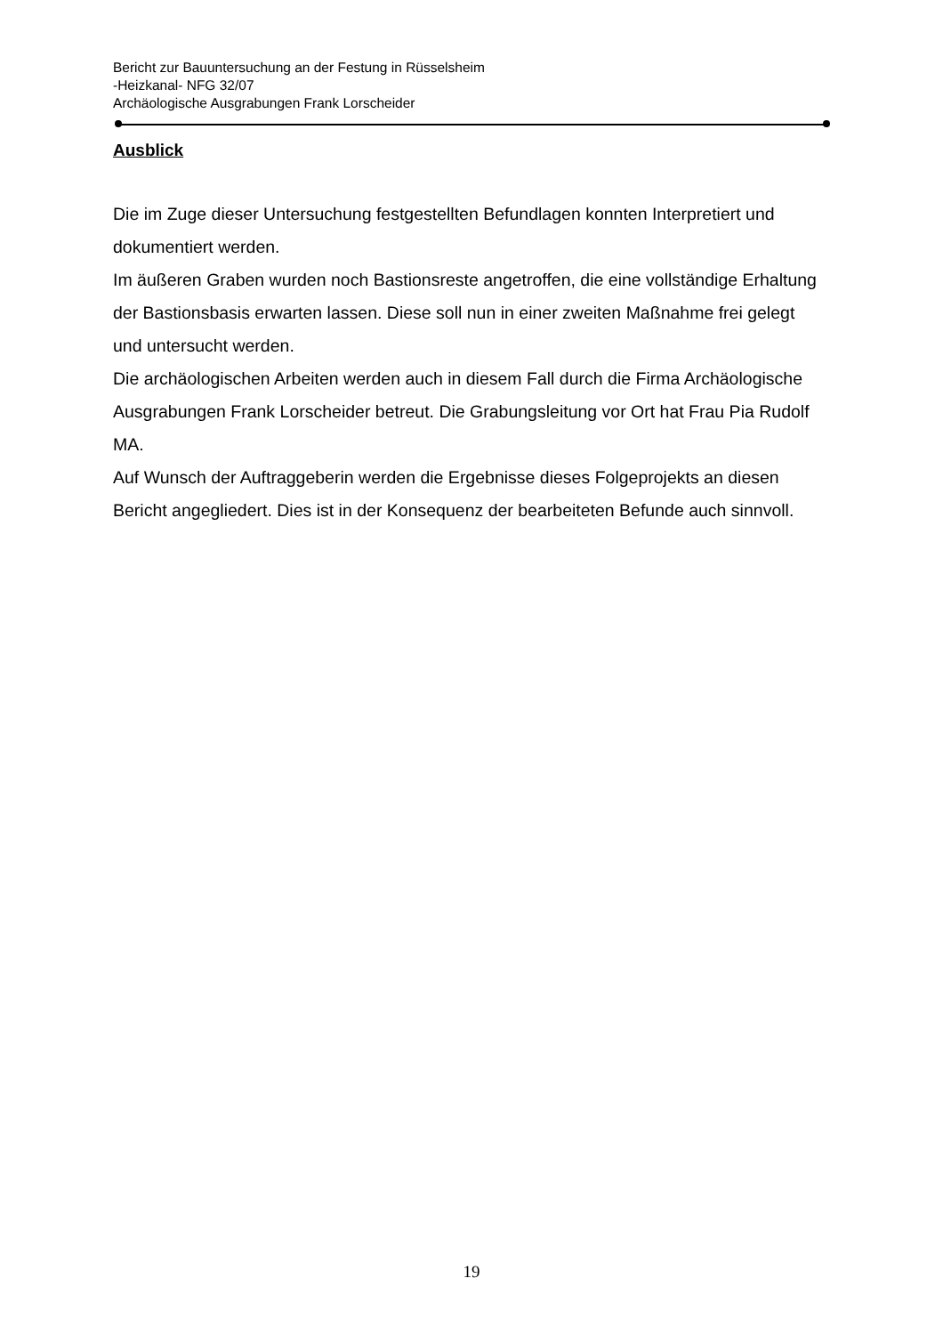Bericht zur Bauuntersuchung an der Festung in Rüsselsheim
-Heizkanal- NFG 32/07
Archäologische Ausgrabungen Frank Lorscheider
Ausblick
Die im Zuge dieser Untersuchung festgestellten Befundlagen konnten Interpretiert und dokumentiert werden.
Im äußeren Graben wurden noch Bastionsreste angetroffen, die eine vollständige Erhaltung der Bastionsbasis erwarten lassen. Diese soll nun in einer zweiten Maßnahme frei gelegt und untersucht werden.
Die archäologischen Arbeiten werden auch in diesem Fall durch die Firma Archäologische Ausgrabungen Frank Lorscheider betreut. Die Grabungsleitung vor Ort hat Frau Pia Rudolf MA.
Auf Wunsch der Auftraggeberin werden die Ergebnisse dieses Folgeprojekts an diesen Bericht angegliedert. Dies ist in der Konsequenz der bearbeiteten Befunde auch sinnvoll.
19